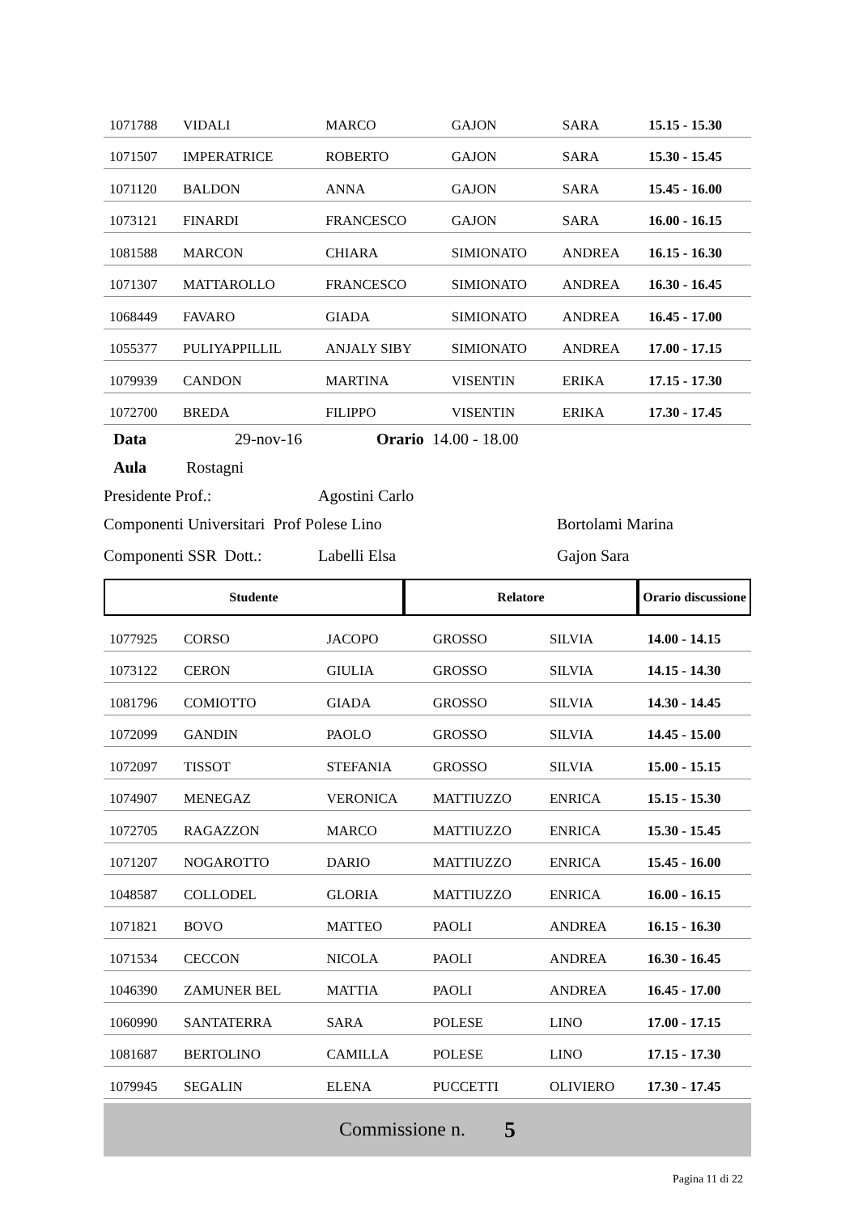| 1071788 | VIDALI | MARCO | GAJON | SARA | 15.15 - 15.30 |
| 1071507 | IMPERATRICE | ROBERTO | GAJON | SARA | 15.30 - 15.45 |
| 1071120 | BALDON | ANNA | GAJON | SARA | 15.45 - 16.00 |
| 1073121 | FINARDI | FRANCESCO | GAJON | SARA | 16.00 - 16.15 |
| 1081588 | MARCON | CHIARA | SIMIONATO | ANDREA | 16.15 - 16.30 |
| 1071307 | MATTAROLLO | FRANCESCO | SIMIONATO | ANDREA | 16.30 - 16.45 |
| 1068449 | FAVARO | GIADA | SIMIONATO | ANDREA | 16.45 - 17.00 |
| 1055377 | PULIYAPPILLIL | ANJALY SIBY | SIMIONATO | ANDREA | 17.00 - 17.15 |
| 1079939 | CANDON | MARTINA | VISENTIN | ERIKA | 17.15 - 17.30 |
| 1072700 | BREDA | FILIPPO | VISENTIN | ERIKA | 17.30 - 17.45 |
Data 29-nov-16 Orario 14.00 - 18.00
Aula Rostagni
Presidente Prof.: Agostini Carlo
Componenti Universitari Prof Polese Lino Bortolami Marina
Componenti SSR Dott.: Labelli Elsa Gajon Sara
| Studente | Relatore | Orario discussione |
| --- | --- | --- |
| 1077925 | CORSO | JACOPO | GROSSO | SILVIA | 14.00 - 14.15 |
| 1073122 | CERON | GIULIA | GROSSO | SILVIA | 14.15 - 14.30 |
| 1081796 | COMIOTTO | GIADA | GROSSO | SILVIA | 14.30 - 14.45 |
| 1072099 | GANDIN | PAOLO | GROSSO | SILVIA | 14.45 - 15.00 |
| 1072097 | TISSOT | STEFANIA | GROSSO | SILVIA | 15.00 - 15.15 |
| 1074907 | MENEGAZ | VERONICA | MATTIUZZO | ENRICA | 15.15 - 15.30 |
| 1072705 | RAGAZZON | MARCO | MATTIUZZO | ENRICA | 15.30 - 15.45 |
| 1071207 | NOGAROTTO | DARIO | MATTIUZZO | ENRICA | 15.45 - 16.00 |
| 1048587 | COLLODEL | GLORIA | MATTIUZZO | ENRICA | 16.00 - 16.15 |
| 1071821 | BOVO | MATTEO | PAOLI | ANDREA | 16.15 - 16.30 |
| 1071534 | CECCON | NICOLA | PAOLI | ANDREA | 16.30 - 16.45 |
| 1046390 | ZAMUNER BEL | MATTIA | PAOLI | ANDREA | 16.45 - 17.00 |
| 1060990 | SANTATERRA | SARA | POLESE | LINO | 17.00 - 17.15 |
| 1081687 | BERTOLINO | CAMILLA | POLESE | LINO | 17.15 - 17.30 |
| 1079945 | SEGALIN | ELENA | PUCCETTI | OLIVIERO | 17.30 - 17.45 |
Commissione n. 5
Pagina 11 di 22